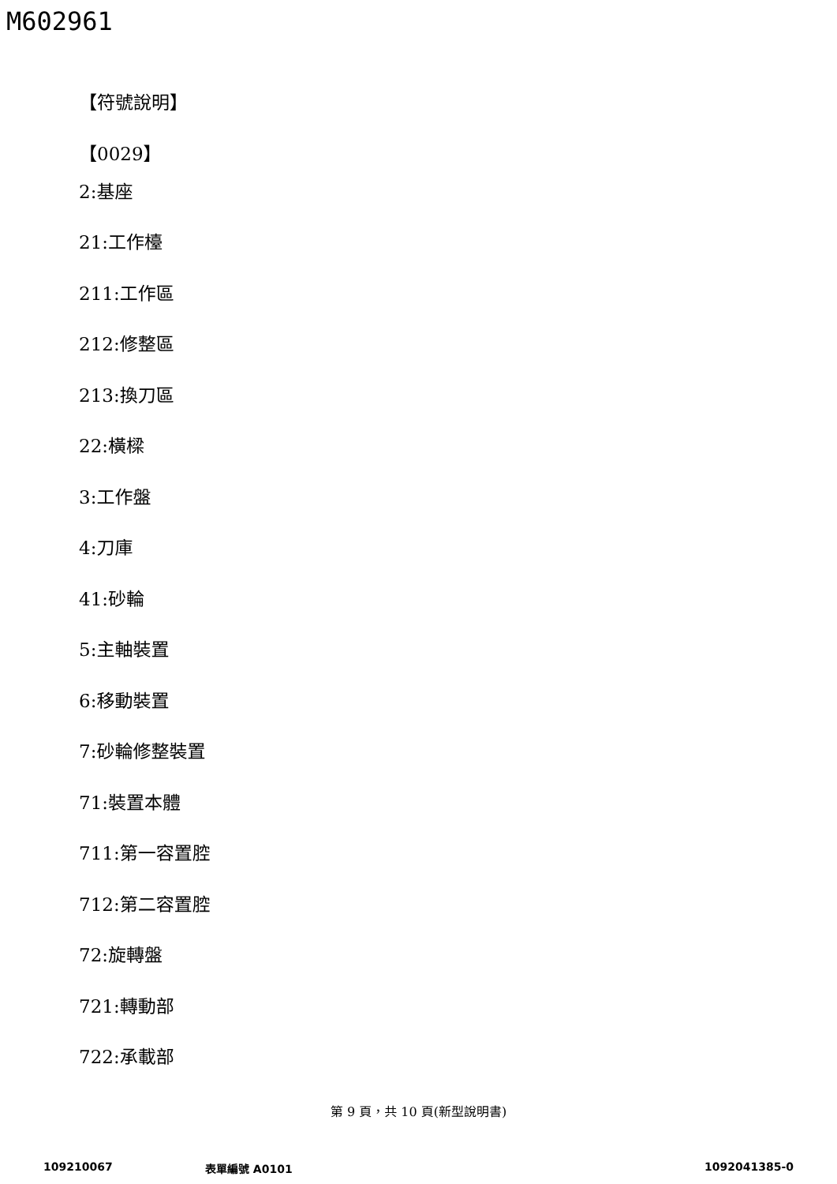M602961
【符號說明】
【0029】
2:基座
21:工作檯
211:工作區
212:修整區
213:換刀區
22:橫樑
3:工作盤
4:刀庫
41:砂輪
5:主軸裝置
6:移動裝置
7:砂輪修整裝置
71:裝置本體
711:第一容置腔
712:第二容置腔
72:旋轉盤
721:轉動部
722:承載部
第 9 頁，共 10 頁(新型說明書)
109210067 表單編號 A0101 1092041385-0